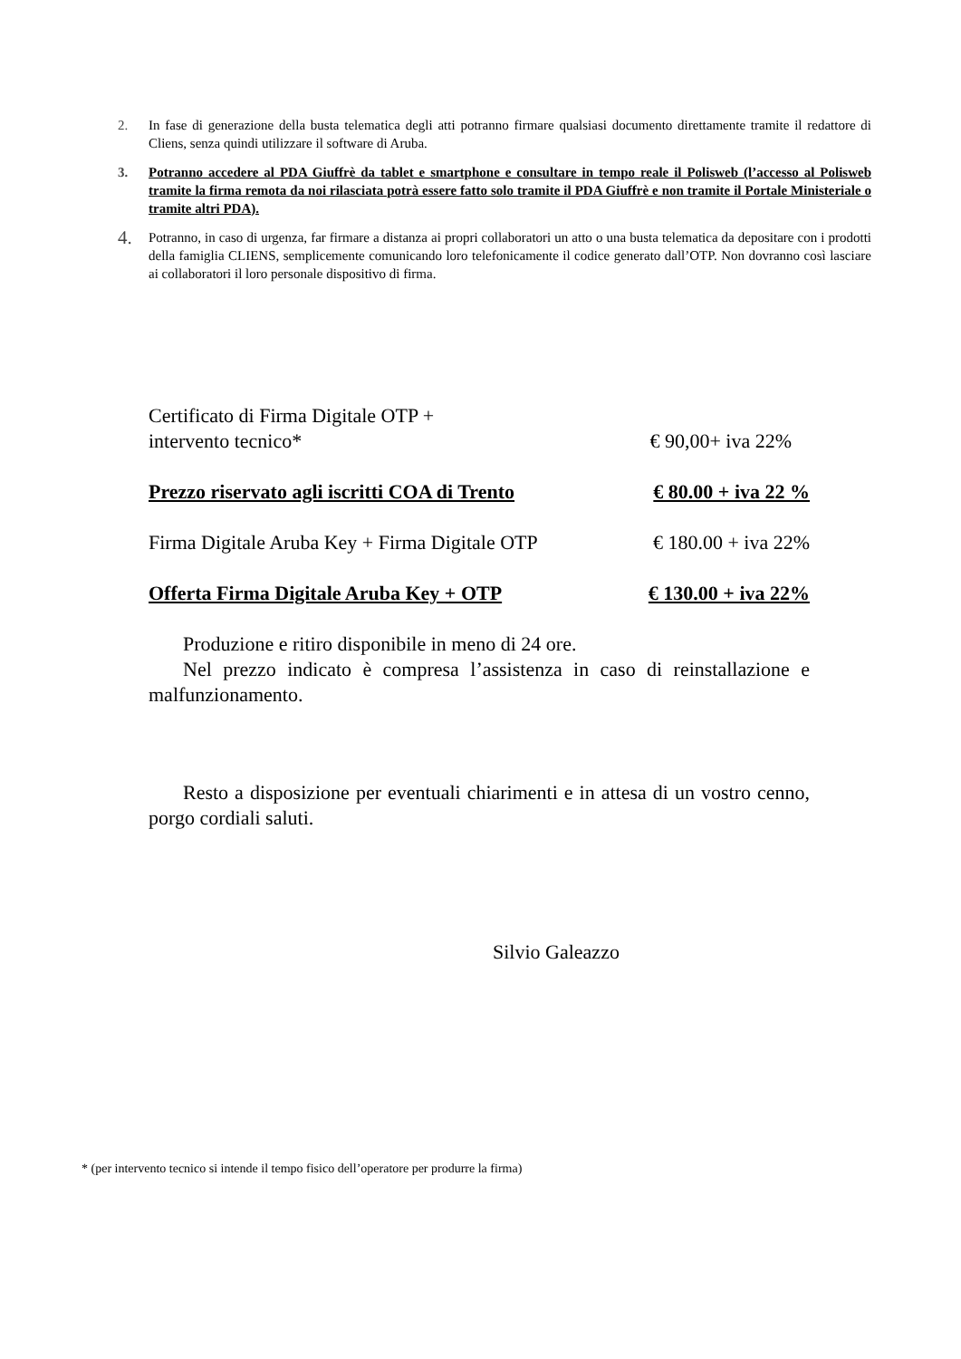2. In fase di generazione della busta telematica degli atti potranno firmare qualsiasi documento direttamente tramite il redattore di Cliens, senza quindi utilizzare il software di Aruba.
3. Potranno accedere al PDA Giuffrè da tablet e smartphone e consultare in tempo reale il Polisweb (l’accesso al Polisweb tramite la firma remota da noi rilasciata potrà essere fatto solo tramite il PDA Giuffrè e non tramite il Portale Ministeriale o tramite altri PDA).
4. Potranno, in caso di urgenza, far firmare a distanza ai propri collaboratori un atto o una busta telematica da depositare con i prodotti della famiglia CLIENS, semplicemente comunicando loro telefonicamente il codice generato dall’OTP. Non dovranno così lasciare ai collaboratori il loro personale dispositivo di firma.
Certificato di Firma Digitale OTP +
intervento tecnico* € 90,00+ iva 22%
Prezzo riservato agli iscritti COA di Trento € 80.00 + iva 22 %
Firma Digitale Aruba Key + Firma Digitale OTP € 180.00 + iva 22%
Offerta Firma Digitale Aruba Key + OTP € 130.00 + iva 22%
Produzione e ritiro disponibile in meno di 24 ore.
Nel prezzo indicato è compresa l’assistenza in caso di reinstallazione e malfunzionamento.
Resto a disposizione per eventuali chiarimenti e in attesa di un vostro cenno, porgo cordiali saluti.
Silvio Galeazzo
* (per intervento tecnico si intende il tempo fisico dell’operatore per produrre la firma)